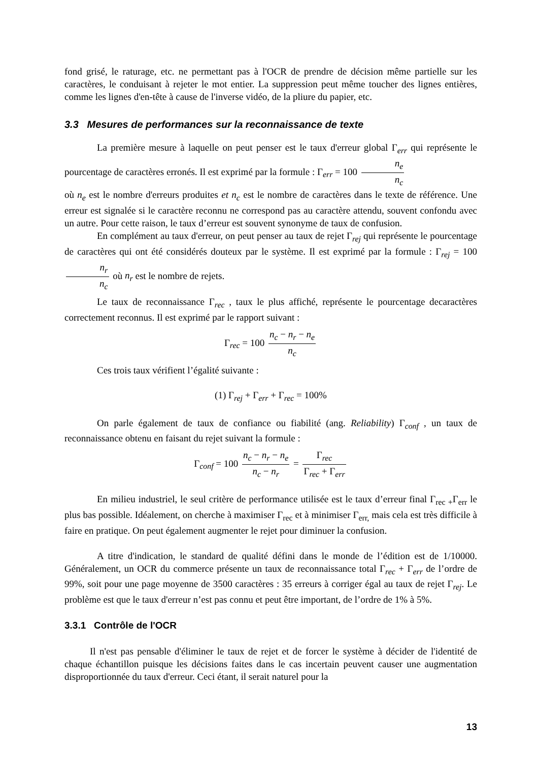fond grisé, le raturage, etc. ne permettant pas à l'OCR de prendre de décision même partielle sur les caractères, le conduisant à rejeter le mot entier. La suppression peut même toucher des lignes entières, comme les lignes d'en-tête à cause de l'inverse vidéo, de la pliure du papier, etc.
3.3 Mesures de performances sur la reconnaissance de texte
La première mesure à laquelle on peut penser est le taux d'erreur global Γ<sub>err</sub> qui représente le pourcentage de caractères erronés. Il est exprimé par la formule : Γ<sub>err</sub> = 100 n<sub>e</sub> n<sub>c</sub>
où n<sub>e</sub> est le nombre d'erreurs produites et n<sub>c</sub> est le nombre de caractères dans le texte de référence. Une erreur est signalée si le caractère reconnu ne correspond pas au caractère attendu, souvent confondu avec un autre. Pour cette raison, le taux d’erreur est souvent synonyme de taux de confusion.
En complément au taux d'erreur, on peut penser au taux de rejet Γ<sub>rej</sub> qui représente le pourcentage de caractères qui ont été considérés douteux par le système. Il est exprimé par la formule : Γ<sub>rej</sub> = 100 n<sub>r</sub> n<sub>c</sub> où n<sub>r</sub> est le nombre de rejets.
Le taux de reconnaissance Γ<sub>rec</sub> , taux le plus affiché, représente le pourcentage decaractères correctement reconnus. Il est exprimé par le rapport suivant :
Γ<sub>rec</sub> = 100 n<sub>c</sub> − n<sub>r</sub> − n<sub>e</sub> n<sub>c</sub>
Ces trois taux vérifient l’égalité suivante :
(1) Γ<sub>rej</sub> + Γ<sub>err</sub> + Γ<sub>rec</sub> = 100%
On parle également de taux de confiance ou fiabilité (ang. Reliability) Γ<sub>conf</sub> , un taux de reconnaissance obtenu en faisant du rejet suivant la formule :
Γ<sub>conf</sub> = 100 n<sub>c</sub> − n<sub>r</sub> − n<sub>e</sub> n<sub>c</sub> − n<sub>r</sub> = Γ<sub>rec</sub> Γ<sub>rec</sub> + Γ<sub>err</sub>
En milieu industriel, le seul critère de performance utilisée est le taux d’erreur final Γ<sub>rec +</sub>Γ<sub>err</sub> le plus bas possible. Idéalement, on cherche à maximiser Γ<sub>rec</sub> et à minimiser Γ<sub>err,</sub> mais cela est très difficile à faire en pratique. On peut également augmenter le rejet pour diminuer la confusion.
A titre d'indication, le standard de qualité défini dans le monde de l’édition est de 1/10000. Généralement, un OCR du commerce présente un taux de reconnaissance total Γ<sub>rec</sub> + Γ<sub>err</sub> de l’ordre de 99%, soit pour une page moyenne de 3500 caractères : 35 erreurs à corriger égal au taux de rejet Γ<sub>rej</sub>. Le problème est que le taux d'erreur n’est pas connu et peut être important, de l’ordre de 1% à 5%.
3.3.1 Contrôle de l'OCR
Il n'est pas pensable d'éliminer le taux de rejet et de forcer le système à décider de l'identité de chaque échantillon puisque les décisions faites dans le cas incertain peuvent causer une augmentation disproportionnée du taux d'erreur. Ceci étant, il serait naturel pour la
13